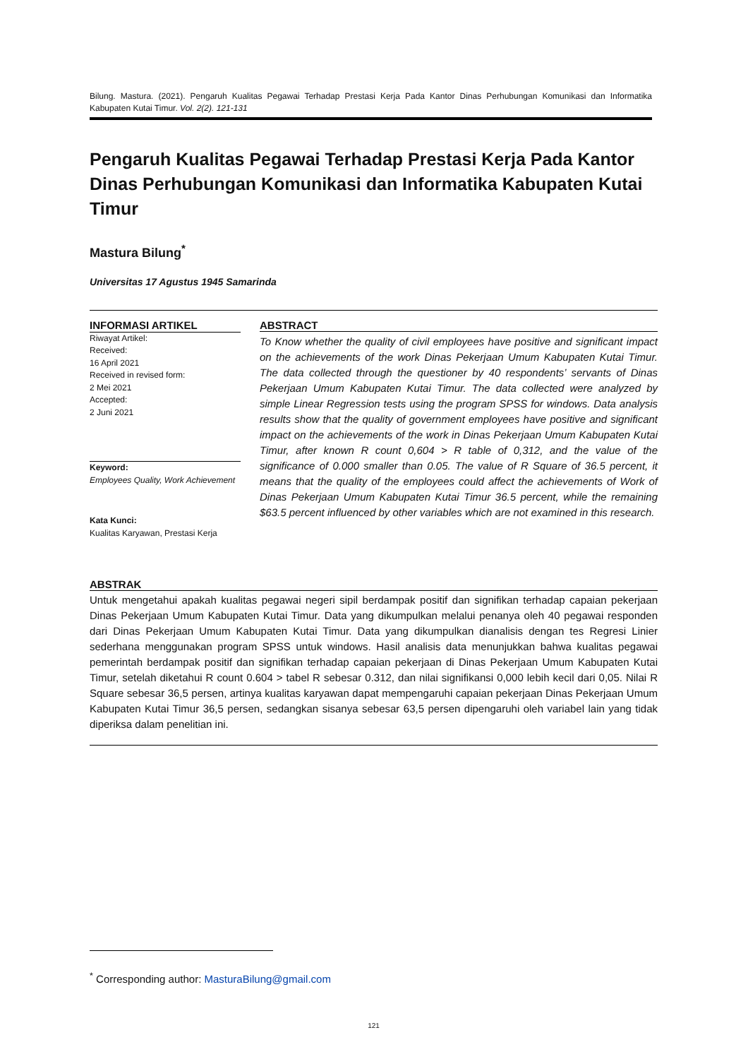Bilung. Mastura. (2021). Pengaruh Kualitas Pegawai Terhadap Prestasi Kerja Pada Kantor Dinas Perhubungan Komunikasi dan Informatika Kabupaten Kutai Timur. Vol. 2(2). 121-131
Pengaruh Kualitas Pegawai Terhadap Prestasi Kerja Pada Kantor Dinas Perhubungan Komunikasi dan Informatika Kabupaten Kutai Timur
Mastura Bilung<sup>*</sup>
Universitas 17 Agustus 1945 Samarinda
INFORMASI ARTIKEL
Riwayat Artikel:
Received:
16 April 2021
Received in revised form:
2 Mei 2021
Accepted:
2 Juni 2021
Keyword:
Employees Quality, Work Achievement
Kata Kunci:
Kualitas Karyawan, Prestasi Kerja
ABSTRACT
To Know whether the quality of civil employees have positive and significant impact on the achievements of the work Dinas Pekerjaan Umum Kabupaten Kutai Timur. The data collected through the questioner by 40 respondents’ servants of Dinas Pekerjaan Umum Kabupaten Kutai Timur. The data collected were analyzed by simple Linear Regression tests using the program SPSS for windows. Data analysis results show that the quality of government employees have positive and significant impact on the achievements of the work in Dinas Pekerjaan Umum Kabupaten Kutai Timur, after known R count 0,604 > R table of 0,312, and the value of the significance of 0.000 smaller than 0.05. The value of R Square of 36.5 percent, it means that the quality of the employees could affect the achievements of Work of Dinas Pekerjaan Umum Kabupaten Kutai Timur 36.5 percent, while the remaining $63.5 percent influenced by other variables which are not examined in this research.
ABSTRAK
Untuk mengetahui apakah kualitas pegawai negeri sipil berdampak positif dan signifikan terhadap capaian pekerjaan Dinas Pekerjaan Umum Kabupaten Kutai Timur. Data yang dikumpulkan melalui penanya oleh 40 pegawai responden dari Dinas Pekerjaan Umum Kabupaten Kutai Timur. Data yang dikumpulkan dianalisis dengan tes Regresi Linier sederhana menggunakan program SPSS untuk windows. Hasil analisis data menunjukkan bahwa kualitas pegawai pemerintah berdampak positif dan signifikan terhadap capaian pekerjaan di Dinas Pekerjaan Umum Kabupaten Kutai Timur, setelah diketahui R count 0.604 > tabel R sebesar 0.312, dan nilai signifikansi 0,000 lebih kecil dari 0,05. Nilai R Square sebesar 36,5 persen, artinya kualitas karyawan dapat mempengaruhi capaian pekerjaan Dinas Pekerjaan Umum Kabupaten Kutai Timur 36,5 persen, sedangkan sisanya sebesar 63,5 persen dipengaruhi oleh variabel lain yang tidak diperiksa dalam penelitian ini.
<sup>*</sup> Corresponding author: MasturaBilung@gmail.com
121